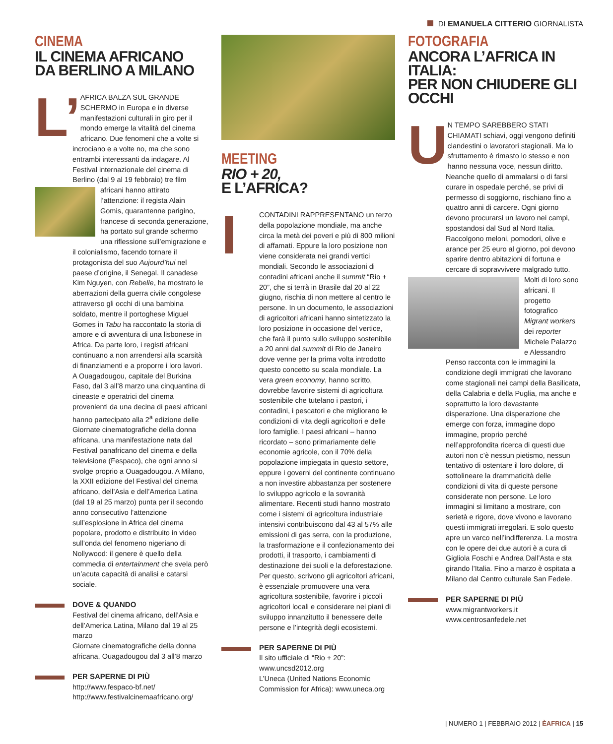DI EMANUELA CITTERIO GIORNALISTA
CINEMA
IL CINEMA AFRICANO
DA BERLINO A MILANO
L’ AFRICA BALZA SUL GRANDE SCHERMO in Europa e in diverse manifestazioni culturali in giro per il mondo emerge la vitalità del cinema africano. Due fenomeni che a volte si incrociano e a volte no, ma che sono entrambi interessanti da indagare. Al Festival internazionale del cinema di Berlino (dal 9 al 19 febbraio) tre film africani hanno attirato
l’attenzione: il regista Alain Gomis, quarantenne parigino, francese di seconda generazione, ha portato sul grande schermo una riflessione sull’emigrazione e il colonialismo, facendo tornare il protagonista del suo Aujourd’hui nel paese d’origine, il Senegal. Il canadese Kim Nguyen, con Rebelle, ha mostrato le aberrazioni della guerra civile congolese attraverso gli occhi di una bambina soldato, mentre il portoghese Miguel Gomes in Tabu ha raccontato la storia di amore e di avventura di una lisbonese in Africa. Da parte loro, i registi africani continuano a non arrendersi alla scarsità di finanziamenti e a proporre i loro lavori. A Ouagadougou, capitale del Burkina Faso, dal 3 all’8 marzo una cinquantina di cineaste e operatrici del cinema provenienti da una decina di paesi africani hanno partecipato alla 2<sup>a</sup> edizione delle Giornate cinematografiche della donna africana, una manifestazione nata dal Festival panafricano del cinema e della televisione (Fespaco), che ogni anno si svolge proprio a Ouagadougou. A Milano, la XXII edizione del Festival del cinema africano, dell’Asia e dell’America Latina (dal 19 al 25 marzo) punta per il secondo anno consecutivo l’attenzione sull’esplosione in Africa del cinema popolare, prodotto e distribuito in video sull’onda del fenomeno nigeriano di Nollywood: il genere è quello della commedia di entertainment che svela però un’acuta capacità di analisi e catarsi sociale.
DOVE & QUANDO
Festival del cinema africano, dell’Asia e dell’America Latina, Milano dal 19 al 25 marzo
Giornate cinematografiche della donna africana, Ouagadougou dal 3 all’8 marzo
PER SAPERNE DI PIÙ
http://www.fespaco-bf.net/
http://www.festivalcinemaafricano.org/
MEETING
RIO + 20,
E L’AFRICA?
ICONTADINI RAPPRESENTANO un terzo della popolazione mondiale, ma anche circa la metà dei poveri e più di 800 milioni di affamati. Eppure la loro posizione non viene considerata nei grandi vertici mondiali. Secondo le associazioni di contadini africani anche il summit “Rio + 20”, che si terrà in Brasile dal 20 al 22 giugno, rischia di non mettere al centro le persone. In un documento, le associazioni di agricoltori africani hanno sintetizzato la loro posizione in occasione del vertice, che farà il punto sullo sviluppo sostenibile a 20 anni dal summit di Rio de Janeiro dove venne per la prima volta introdotto questo concetto su scala mondiale. La vera green economy, hanno scritto, dovrebbe favorire sistemi di agricoltura sostenibile che tutelano i pastori, i contadini, i pescatori e che migliorano le condizioni di vita degli agricoltori e delle loro famiglie. I paesi africani – hanno ricordato – sono primariamente delle economie agricole, con il 70% della popolazione impiegata in questo settore, eppure i governi del continente continuano a non investire abbastanza per sostenere lo sviluppo agricolo e la sovranità alimentare. Recenti studi hanno mostrato come i sistemi di agricoltura industriale intensivi contribuiscono dal 43 al 57% alle emissioni di gas serra, con la produzione, la trasformazione e il confezionamento dei prodotti, il trasporto, i cambiamenti di destinazione dei suoli e la deforestazione. Per questo, scrivono gli agricoltori africani, è essenziale promuovere una vera agricoltura sostenibile, favorire i piccoli agricoltori locali e considerare nei piani di sviluppo innanzitutto il benessere delle persone e l’integrità degli ecosistemi.
PER SAPERNE DI PIÙ
Il sito ufficiale di “Rio + 20”: www.uncsd2012.org
L’Uneca (United Nations Economic Commission for Africa): www.uneca.org
FOTOGRAFIA
ANCORA L’AFRICA IN ITALIA:
PER NON CHIUDERE GLI OCCHI
UN TEMPO SAREBBERO STATI CHIAMATI schiavi, oggi vengono definiti clandestini o lavoratori stagionali. Ma lo sfruttamento è rimasto lo stesso e non hanno nessuna voce, nessun diritto. Neanche quello di ammalarsi o di farsi curare in ospedale perché, se privi di permesso di soggiorno, rischiano fino a quattro anni di carcere. Ogni giorno devono procurarsi un lavoro nei campi, spostandosi dal Sud al Nord Italia. Raccolgono meloni, pomodori, olive e arance per 25 euro al giorno, poi devono sparire dentro abitazioni di fortuna e cercare di sopravvivere
malgrado tutto. Molti di loro sono africani. Il progetto fotografico Migrant workers dei reporter Michele Palazzo e Alessandro Penso racconta con le immagini la condizione degli immigrati che lavorano come stagionali nei campi della Basilicata, della Calabria e della Puglia, ma anche e soprattutto la loro devastante disperazione. Una disperazione che emerge con forza, immagine dopo immagine, proprio perché nell’approfondita ricerca di questi due autori non c’è nessun pietismo, nessun tentativo di ostentare il loro dolore, di sottolineare la drammaticità delle condizioni di vita di queste persone considerate non persone. Le loro immagini si limitano a mostrare, con serietà e rigore, dove vivono e lavorano questi immigrati irregolari. E solo questo apre un varco nell’indifferenza. La mostra con le opere dei due autori è a cura di Gigliola Foschi e Andrea Dall’Asta e sta girando l’Italia. Fino a marzo è ospitata a Milano dal Centro culturale San Fedele.
PER SAPERNE DI PIÙ
www.migrantworkers.it
www.centrosanfedele.net
| NUMERO 1 | FEBBRAIO 2012 | ÈAFRICA | 15